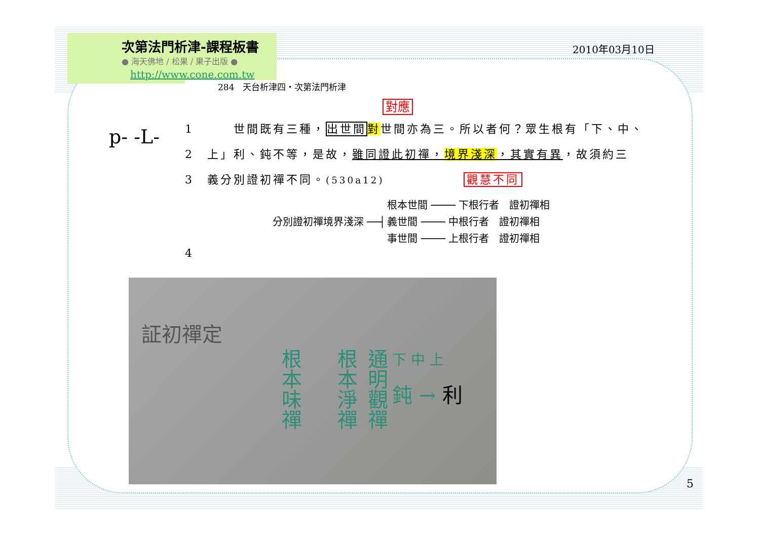次第法門析津-課程板書
● 海天佛地 / 松果 / 果子出版 ●
http://www.cone.com.tw
2010年03月10日
p- -L-
284　天台析津四・次第法門析津
對應
1　　　世間既有三種，出世間 對世間亦為三。所以者何？眾生根有「下、中、
2　上」利、鈍不等，是故，雖同證此初禪，境界淺深，其實有異，故須約三
3　義分別證初禪不同。(530a12)　　　　　　觀慧不同
| 分別證初禪境界淺深 ──┤ | 根本世間 ──── 下根行者 證初禪相 |
| | 義世間 ──── 中根行者 證初禪相 |
| | 事世間 ──── 上根行者 證初禪相 |
4
証初禪定
根本味禪
根本淨禪
通明觀禪
下 中 上
鈍 → 利
5